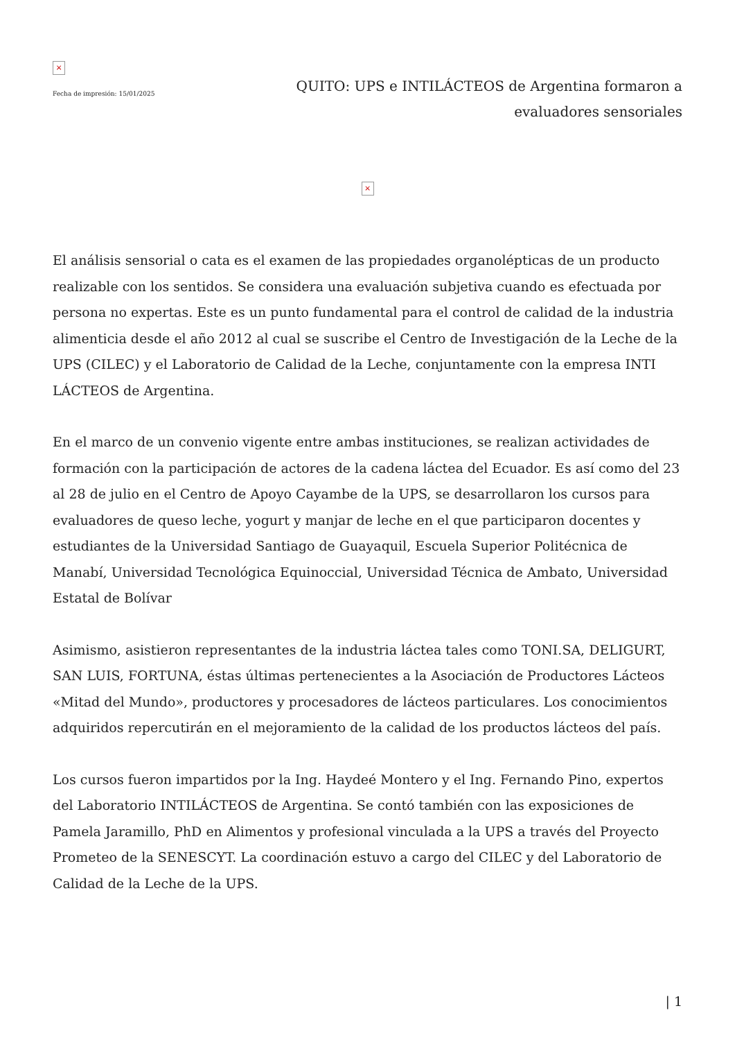×
Fecha de impresión: 15/01/2025
QUITO: UPS e INTILÁCTEOS de Argentina formaron a evaluadores sensoriales
×
El análisis sensorial o cata es el examen de las propiedades organolépticas de un producto realizable con los sentidos. Se considera una evaluación subjetiva cuando es efectuada por persona no expertas. Este es un punto fundamental para el control de calidad de la industria alimenticia desde el año 2012 al cual se suscribe el Centro de Investigación de la Leche de la UPS (CILEC) y el Laboratorio de Calidad de la Leche, conjuntamente con la empresa INTI LÁCTEOS de Argentina.
En el marco de un convenio vigente entre ambas instituciones, se realizan actividades de formación con la participación de actores de la cadena láctea del Ecuador. Es así como del 23 al 28 de julio en el Centro de Apoyo Cayambe de la UPS, se desarrollaron los cursos para evaluadores de queso leche, yogurt y manjar de leche en el que participaron docentes y estudiantes de la Universidad Santiago de Guayaquil, Escuela Superior Politécnica de Manabí, Universidad Tecnológica Equinoccial, Universidad Técnica de Ambato, Universidad Estatal de Bolívar
Asimismo, asistieron representantes de la industria láctea tales como TONI.SA, DELIGURT, SAN LUIS, FORTUNA, éstas últimas pertenecientes a la Asociación de Productores Lácteos «Mitad del Mundo», productores y procesadores de lácteos particulares. Los conocimientos adquiridos repercutirán en el mejoramiento de la calidad de los productos lácteos del país.
Los cursos fueron impartidos por la Ing. Haydeé Montero y el Ing. Fernando Pino, expertos del Laboratorio INTILÁCTEOS de Argentina. Se contó también con las exposiciones de Pamela Jaramillo, PhD en Alimentos y profesional vinculada a la UPS a través del Proyecto Prometeo de la SENESCYT. La coordinación estuvo a cargo del CILEC y del Laboratorio de Calidad de la Leche de la UPS.
| 1